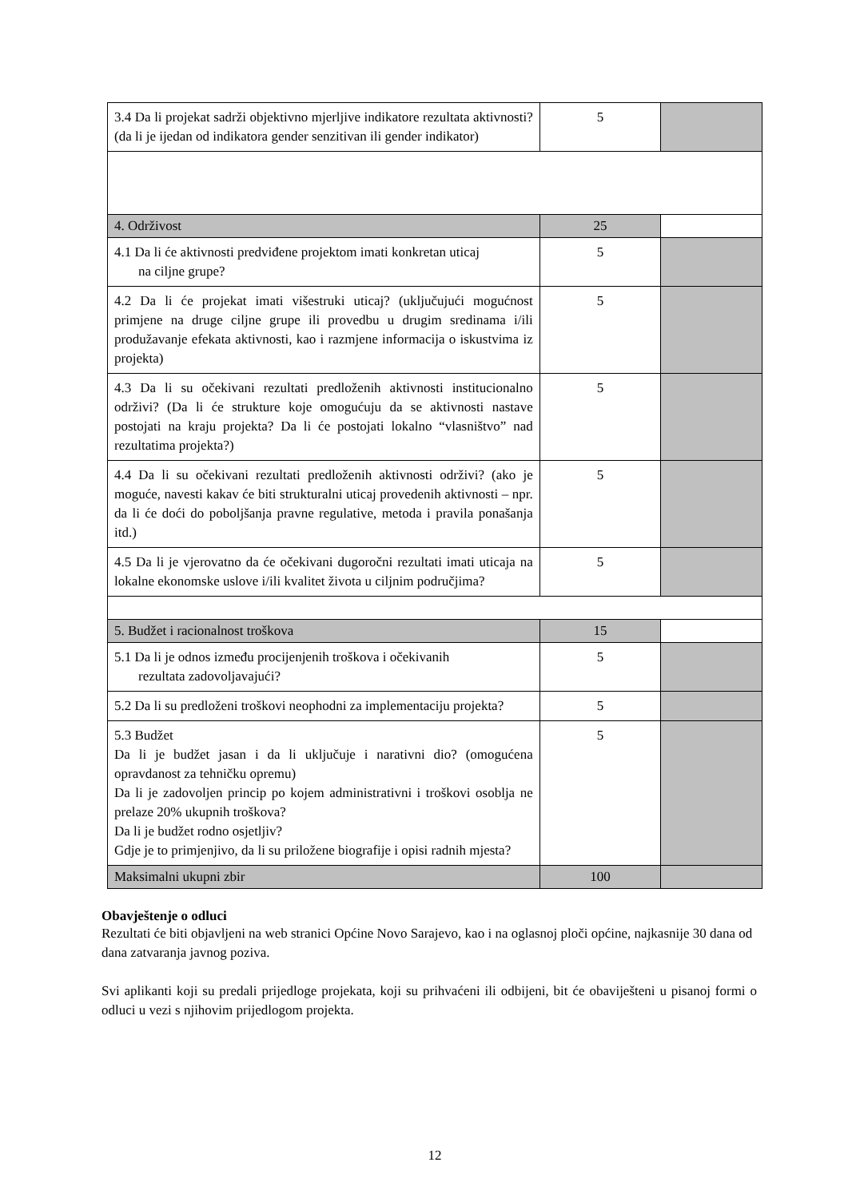| 3.4 Da li projekat sadrži objektivno mjerljive indikatore rezultata aktivnosti? (da li je ijedan od indikatora gender senzitivan ili gender indikator) | 5 | |
| 4. Održivost | 25 | |
| 4.1 Da li će aktivnosti predviđene projektom imati konkretan uticaj na ciljne grupe? | 5 | |
| 4.2 Da li će projekat imati višestruki uticaj? (uključujući mogućnost primjene na druge ciljne grupe ili provedbu u drugim sredinama i/ili produžavanje efekata aktivnosti, kao i razmjene informacija o iskustvima iz projekta) | 5 | |
| 4.3 Da li su očekivani rezultati predloženih aktivnosti institucionalno održivi? (Da li će strukture koje omogućuju da se aktivnosti nastave postojati na kraju projekta? Da li će postojati lokalno “vlasništvo” nad rezultatima projekta?) | 5 | |
| 4.4 Da li su očekivani rezultati predloženih aktivnosti održivi? (ako je moguće, navesti kakav će biti strukturalni uticaj provedenih aktivnosti – npr. da li će doći do poboljšanja pravne regulative, metoda i pravila ponašanja itd.) | 5 | |
| 4.5 Da li je vjerovatno da će očekivani dugoročni rezultati imati uticaja na lokalne ekonomske uslove i/ili kvalitet života u ciljnim područjima? | 5 | |
| 5. Budžet i racionalnost troškova | 15 | |
| 5.1 Da li je odnos između procijenjenih troškova i očekivanih rezultata zadovoljavajući? | 5 | |
| 5.2 Da li su predloženi troškovi neophodni za implementaciju projekta? | 5 | |
| 5.3 Budžet Da li je budžet jasan i da li uključuje i narativni dio? (omogućena opravdanost za tehničku opremu) Da li je zadovoljen princip po kojem administrativni i troškovi osoblja ne prelaze 20% ukupnih troškova? Da li je budžet rodno osjetljiv? Gdje je to primjenjivo, da li su priložene biografije i opisi radnih mjesta? | 5 | |
| Maksimalni ukupni zbir | 100 | |
Obavještenje o odluci
Rezultati će biti objavljeni na web stranici Općine Novo Sarajevo, kao i na oglasnoj ploči općine, najkasnije 30 dana od dana zatvaranja javnog poziva.
Svi aplikanti koji su predali prijedloge projekata, koji su prihvaćeni ili odbijeni, bit će obaviješteni u pisanoj formi o odluci u vezi s njihovim prijedlogom projekta.
12